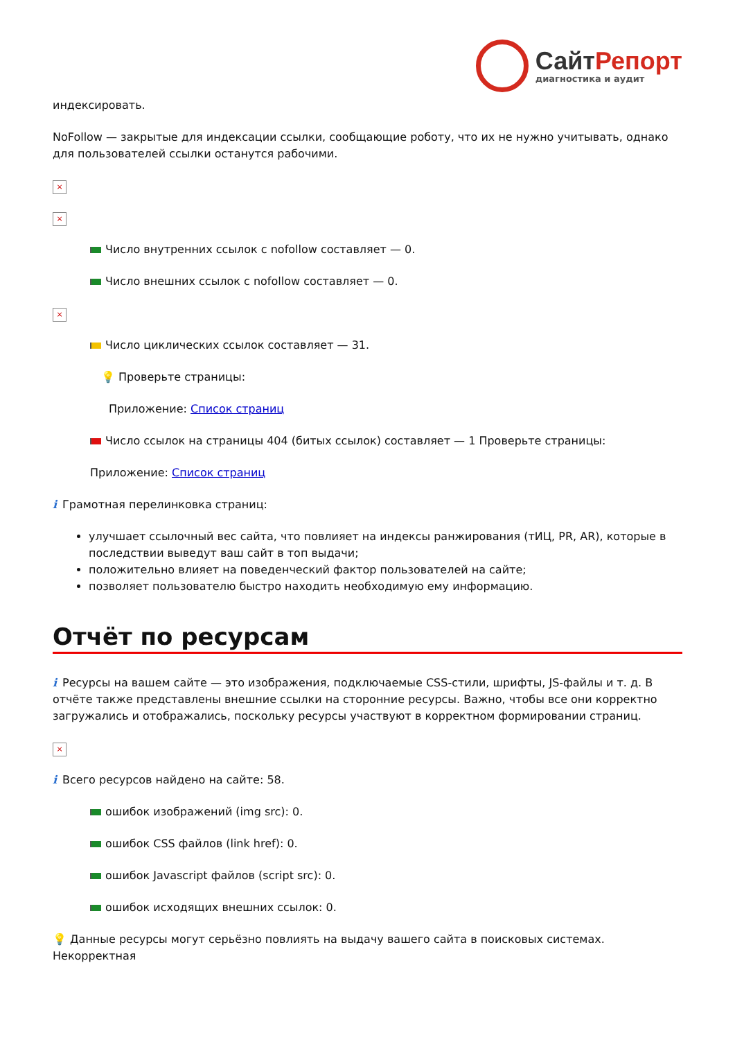СайтРепорт
диагностика и аудит
индексировать.
NoFollow — закрытые для индексации ссылки, сообщающие роботу, что их не нужно учитывать, однако для пользователей ссылки останутся рабочими.
×
×
Число внутренних ссылок с nofollow составляет — 0.
Число внешних ссылок с nofollow составляет — 0.
×
Число циклических ссылок составляет — 31.
💡 Проверьте страницы:
Приложение: Список страниц
Число ссылок на страницы 404 (битых ссылок) составляет — 1 Проверьте страницы:
Приложение: Список страниц
i Грамотная перелинковка страниц:
улучшает ссылочный вес сайта, что повлияет на индексы ранжирования (тИЦ, PR, AR), которые в последствии выведут ваш сайт в топ выдачи;
положительно влияет на поведенческий фактор пользователей на сайте;
позволяет пользователю быстро находить необходимую ему информацию.
Отчёт по ресурсам
i Ресурсы на вашем сайте — это изображения, подключаемые CSS-стили, шрифты, JS-файлы и т. д. В отчёте также представлены внешние ссылки на сторонние ресурсы. Важно, чтобы все они корректно загружались и отображались, поскольку ресурсы участвуют в корректном формировании страниц.
×
i Всего ресурсов найдено на сайте: 58.
ошибок изображений (img src): 0.
ошибок CSS файлов (link href): 0.
ошибок Javascript файлов (script src): 0.
ошибок исходящих внешних ссылок: 0.
💡 Данные ресурсы могут серьёзно повлиять на выдачу вашего сайта в поисковых системах. Некорректная